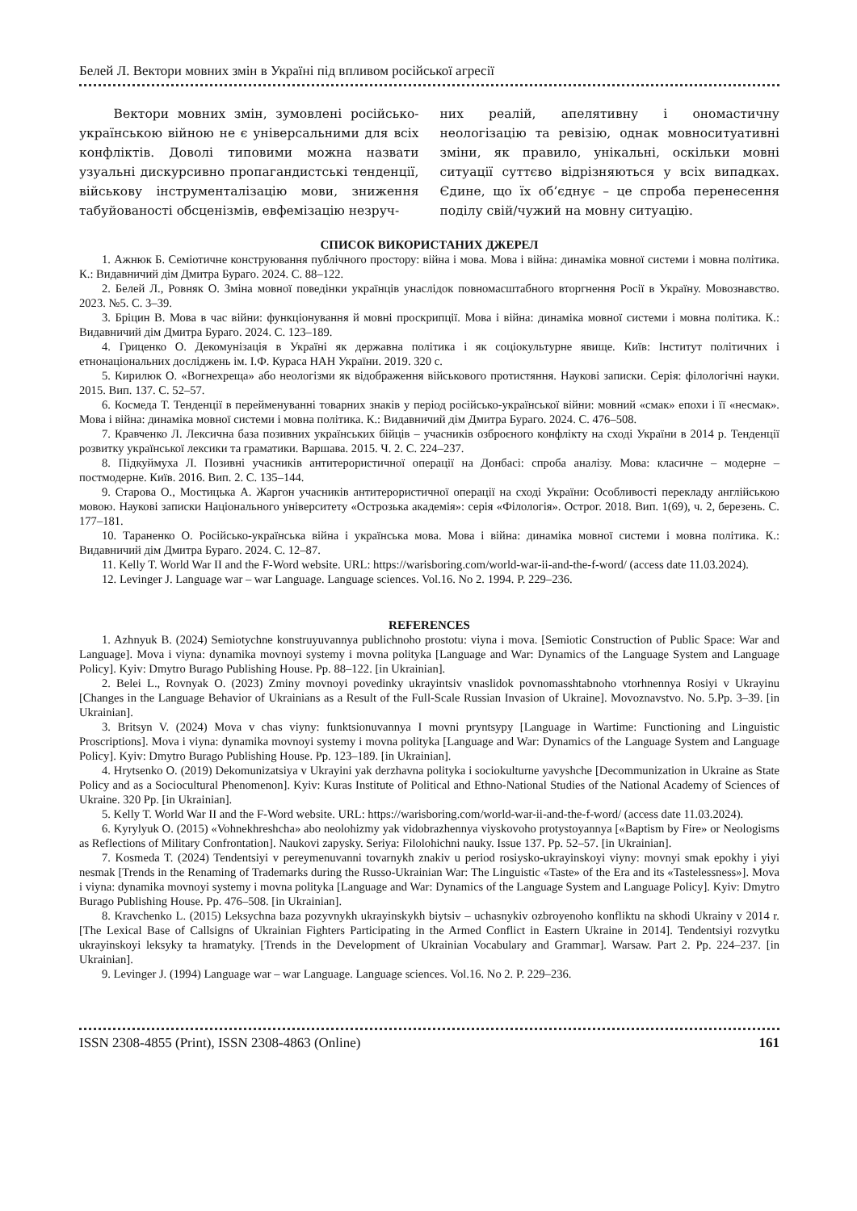Белей Л. Вектори мовних змін в Україні під впливом російської агресії
Вектори мовних змін, зумовлені російсько-українською війною не є універсальними для всіх конфліктів. Доволі типовими можна назвати узуальні дискурсивно пропагандистські тенденції, військову інструменталізацію мови, зниження табуйованості обсценізмів, евфемізацію незруч-
них реалій, апелятивну і ономастичну неологізацію та ревізію, однак мовноситуативні зміни, як правило, унікальні, оскільки мовні ситуації суттєво відрізняються у всіх випадках. Єдине, що їх об’єднує – це спроба перенесення поділу свій/чужий на мовну ситуацію.
СПИСОК ВИКОРИСТАНИХ ДЖЕРЕЛ
1. Ажнюк Б. Семіотичне конструювання публічного простору: війна і мова. Мова і війна: динаміка мовної системи і мовна політика. К.: Видавничий дім Дмитра Бураго. 2024. С. 88–122.
2. Белей Л., Ровняк О. Зміна мовної поведінки українців унаслідок повномасштабного вторгнення Росії в Україну. Мовознавство. 2023. №5. С. 3–39.
3. Бріцин В. Мова в час війни: функціонування й мовні проскрипції. Мова і війна: динаміка мовної системи і мовна політика. К.: Видавничий дім Дмитра Бураго. 2024. С. 123–189.
4. Гриценко О. Декомунізація в Україні як державна політика і як соціокультурне явище. Київ: Інститут політичних і етнонаціональних досліджень ім. І.Ф. Кураса НАН України. 2019. 320 с.
5. Кирилюк О. «Вогнехреща» або неологізми як відображення військового протистяння. Наукові записки. Серія: філологічні науки. 2015. Вип. 137. С. 52–57.
6. Космеда Т. Тенденції в перейменуванні товарних знаків у період російсько-української війни: мовний «смак» епохи і її «несмак». Мова і війна: динаміка мовної системи і мовна політика. К.: Видавничий дім Дмитра Бураго. 2024. С. 476–508.
7. Кравченко Л. Лексична база позивних українських бійців – учасників озброєного конфлікту на сході України в 2014 р. Тенденції розвитку української лексики та граматики. Варшава. 2015. Ч. 2. С. 224–237.
8. Підкуймуха Л. Позивні учасників антитерористичної операції на Донбасі: спроба аналізу. Мова: класичне – модерне – постмодерне. Київ. 2016. Вип. 2. С. 135–144.
9. Старова О., Мостицька А. Жаргон учасників антитерористичної операції на сході України: Особливості перекладу англійською мовою. Наукові записки Національного університету «Острозька академія»: серія «Філологія». Острог. 2018. Вип. 1(69), ч. 2, березень. С. 177–181.
10. Тараненко О. Російсько-українська війна і українська мова. Мова і війна: динаміка мовної системи і мовна політика. К.: Видавничий дім Дмитра Бураго. 2024. С. 12–87.
11. Kelly T. World War II and the F-Word website. URL: https://warisboring.com/world-war-ii-and-the-f-word/ (access date 11.03.2024).
12. Levinger J. Language war – war Language. Language sciences. Vol.16. No 2. 1994. P. 229–236.
REFERENCES
1. Azhnyuk B. (2024) Semiotychne konstruyuvannya publichnoho prostotu: viyna i mova. [Semiotic Construction of Public Space: War and Language]. Mova i viyna: dynamika movnoyi systemy i movna polityka [Language and War: Dynamics of the Language System and Language Policy]. Kyiv: Dmytro Burago Publishing House. Pp. 88–122. [in Ukrainian].
2. Belei L., Rovnyak O. (2023) Zminy movnoyi povedinky ukrayintsiv vnaslidok povnomasshtabnoho vtorhnennya Rosiyi v Ukrayinu [Changes in the Language Behavior of Ukrainians as a Result of the Full-Scale Russian Invasion of Ukraine]. Movoznavstvo. No. 5.Pp. 3–39. [in Ukrainian].
3. Britsyn V. (2024) Mova v chas viyny: funktsionuvannya I movni pryntsypy [Language in Wartime: Functioning and Linguistic Proscriptions]. Mova i viyna: dynamika movnoyi systemy i movna polityka [Language and War: Dynamics of the Language System and Language Policy]. Kyiv: Dmytro Burago Publishing House. Pp. 123–189. [in Ukrainian].
4. Hrytsenko O. (2019) Dekomunizatsiya v Ukrayini yak derzhavna polityka i sociokulturne yavyshche [Decommunization in Ukraine as State Policy and as a Sociocultural Phenomenon]. Kyiv: Kuras Institute of Political and Ethno-National Studies of the National Academy of Sciences of Ukraine. 320 Pp. [in Ukrainian].
5. Kelly T. World War II and the F-Word website. URL: https://warisboring.com/world-war-ii-and-the-f-word/ (access date 11.03.2024).
6. Kyrylyuk O. (2015) «Vohnekhreshcha» abo neolohizmy yak vidobrazhennya viyskovoho protystoyannya [«Baptism by Fire» or Neologisms as Reflections of Military Confrontation]. Naukovi zapysky. Seriya: Filolohichni nauky. Issue 137. Pp. 52–57. [in Ukrainian].
7. Kosmeda T. (2024) Tendentsiyi v pereymenuvanni tovarnykh znakiv u period rosiysko-ukrayinskoyi viyny: movnyi smak epokhy i yiyi nesmak [Trends in the Renaming of Trademarks during the Russo-Ukrainian War: The Linguistic «Taste» of the Era and its «Tastelessness»]. Mova i viyna: dynamika movnoyi systemy i movna polityka [Language and War: Dynamics of the Language System and Language Policy]. Kyiv: Dmytro Burago Publishing House. Pp. 476–508. [in Ukrainian].
8. Kravchenko L. (2015) Leksychna baza pozyvnykh ukrayinskykh biytsiv – uchasnykiv ozbroyenoho konfliktu na skhodi Ukrainy v 2014 r. [The Lexical Base of Callsigns of Ukrainian Fighters Participating in the Armed Conflict in Eastern Ukraine in 2014]. Tendentsiyi rozvytku ukrayinskoyi leksyky ta hramatyky. [Trends in the Development of Ukrainian Vocabulary and Grammar]. Warsaw. Part 2. Pp. 224–237. [in Ukrainian].
9. Levinger J. (1994) Language war – war Language. Language sciences. Vol.16. No 2. P. 229–236.
ISSN 2308-4855 (Print), ISSN 2308-4863 (Online) 161